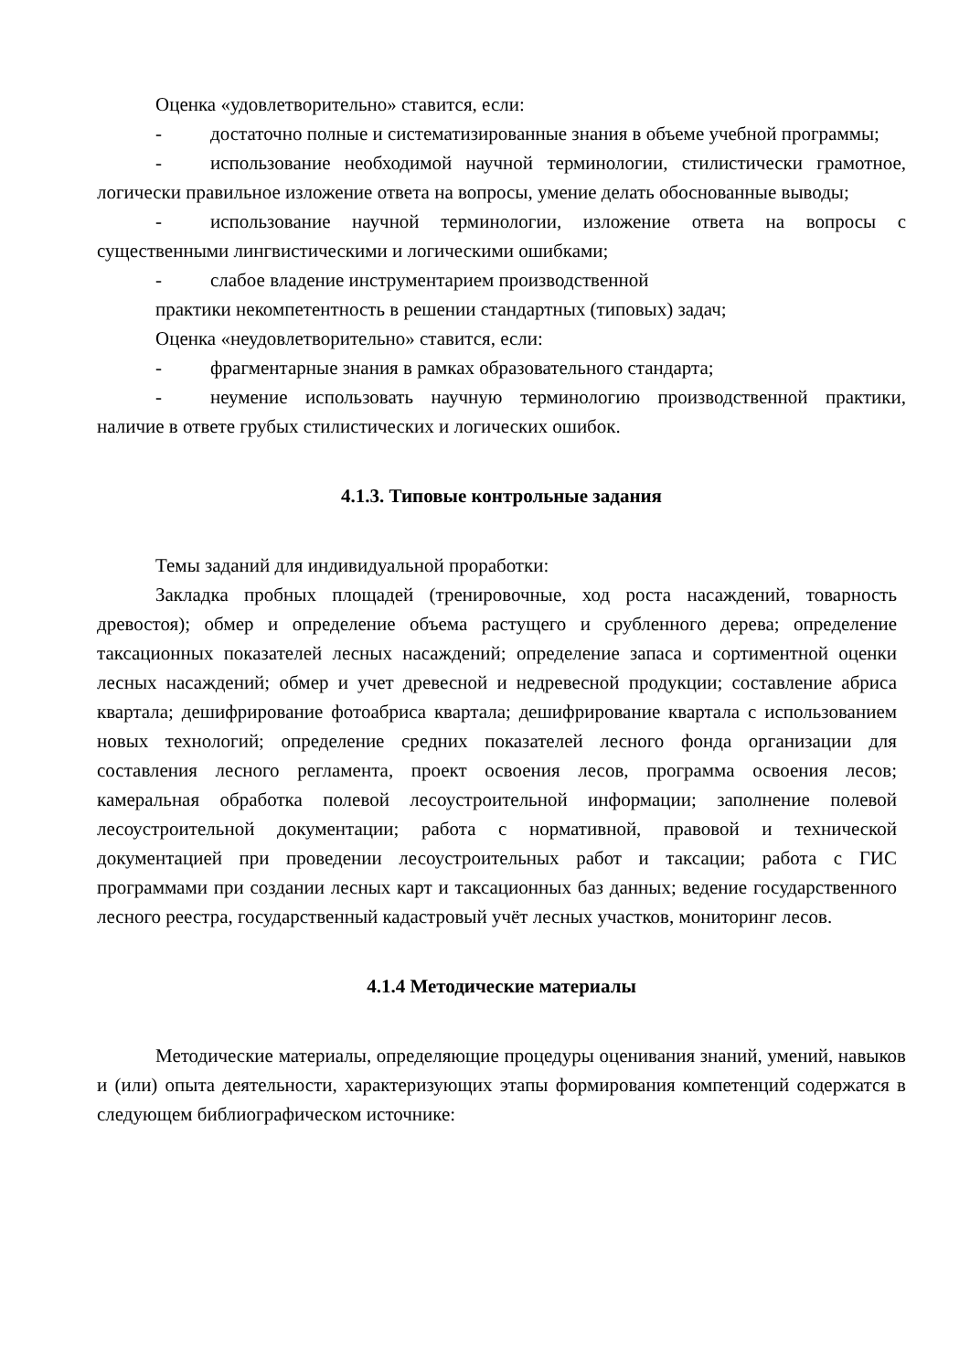Оценка «удовлетворительно» ставится, если:
- достаточно полные и систематизированные знания в объеме учебной программы;
- использование необходимой научной терминологии, стилистически грамотное, логически правильное изложение ответа на вопросы, умение делать обоснованные выводы;
- использование научной терминологии, изложение ответа на вопросы с существенными лингвистическими и логическими ошибками;
- слабое владение инструментарием производственной
практики некомпетентность в решении стандартных (типовых) задач;
Оценка «неудовлетворительно» ставится, если:
- фрагментарные знания в рамках образовательного стандарта;
- неумение использовать научную терминологию производственной практики, наличие в ответе грубых стилистических и логических ошибок.
4.1.3. Типовые контрольные задания
Темы заданий для индивидуальной проработки:
Закладка пробных площадей (тренировочные, ход роста насаждений, товарность древостоя); обмер и определение объема растущего и срубленного дерева; определение таксационных показателей лесных насаждений; определение запаса и сортиментной оценки лесных насаждений; обмер и учет древесной и недревесной продукции; составление абриса квартала; дешифрирование фотоабриса квартала; дешифрирование квартала с использованием новых технологий; определение средних показателей лесного фонда организации для составления лесного регламента, проект освоения лесов, программа освоения лесов; камеральная обработка полевой лесоустроительной информации; заполнение полевой лесоустроительной документации; работа с нормативной, правовой и технической документацией при проведении лесоустроительных работ и таксации; работа с ГИС программами при создании лесных карт и таксационных баз данных; ведение государственного лесного реестра, государственный кадастровый учёт лесных участков, мониторинг лесов.
4.1.4 Методические материалы
Методические материалы, определяющие процедуры оценивания знаний, умений, навыков и (или) опыта деятельности, характеризующих этапы формирования компетенций содержатся в следующем библиографическом источнике: